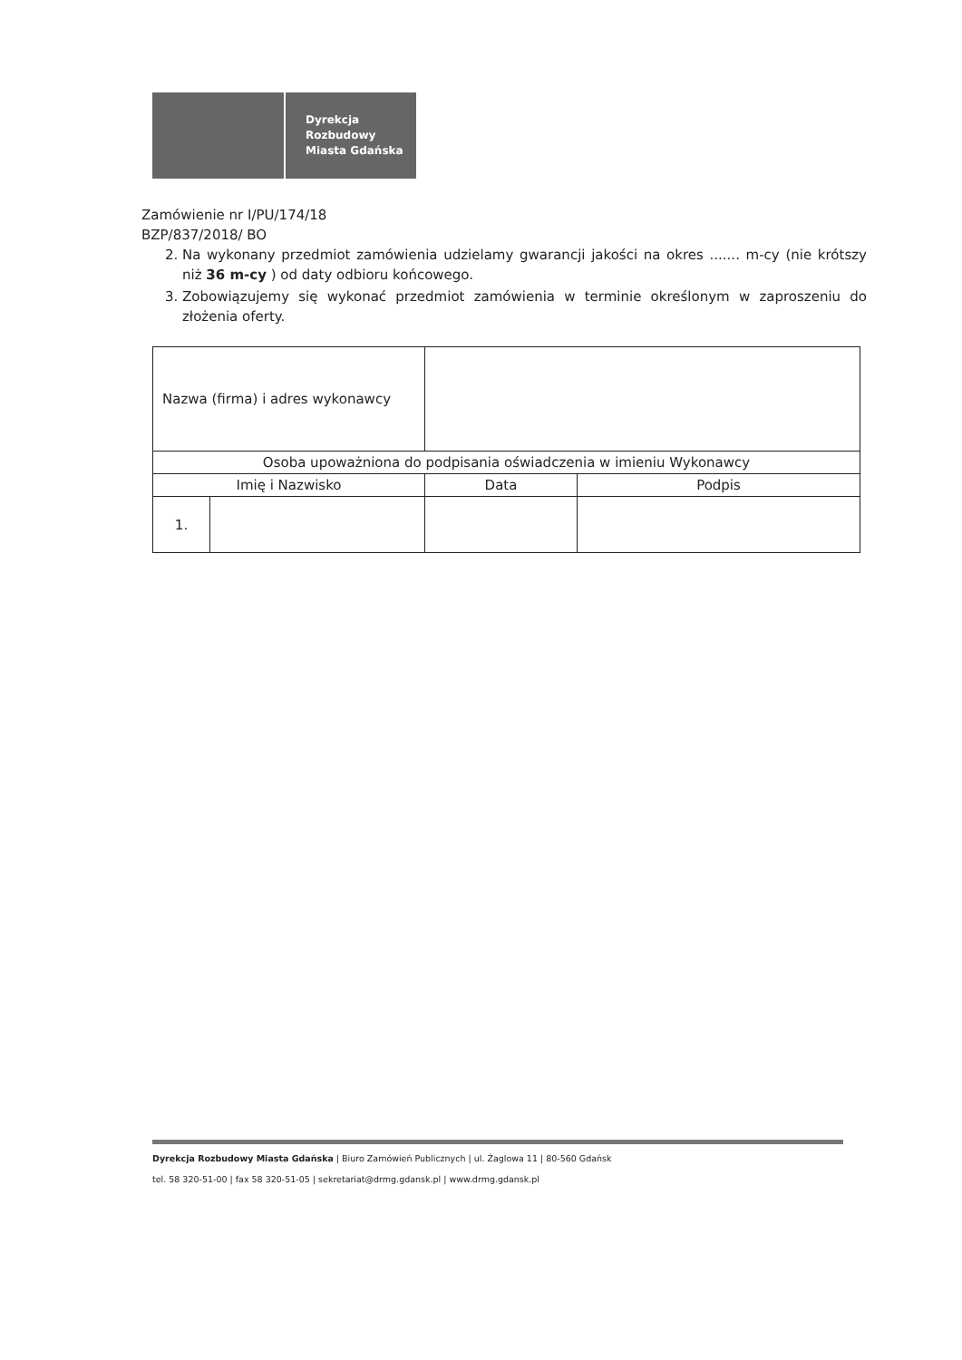Dyrekcja
Rozbudowy
Miasta Gdańska
Zamówienie nr I/PU/174/18
BZP/837/2018/ BO
2. Na wykonany przedmiot zamówienia udzielamy gwarancji jakości na okres ....... m-cy (nie krótszy niż 36 m-cy ) od daty odbioru końcowego.
3. Zobowiązujemy się wykonać przedmiot zamówienia w terminie określonym w zaproszeniu do złożenia oferty.
| Nazwa (firma) i adres wykonawcy | | | |
| Osoba upoważniona do podpisania oświadczenia w imieniu Wykonawcy | | | |
| Imię i Nazwisko | | Data | Podpis |
| 1. | | | |
Dyrekcja Rozbudowy Miasta Gdańska | Biuro Zamówień Publicznych | ul. Żaglowa 11 | 80-560 Gdańsk
tel. 58 320-51-00 | fax 58 320-51-05 | sekretariat@drmg.gdansk.pl | www.drmg.gdansk.pl